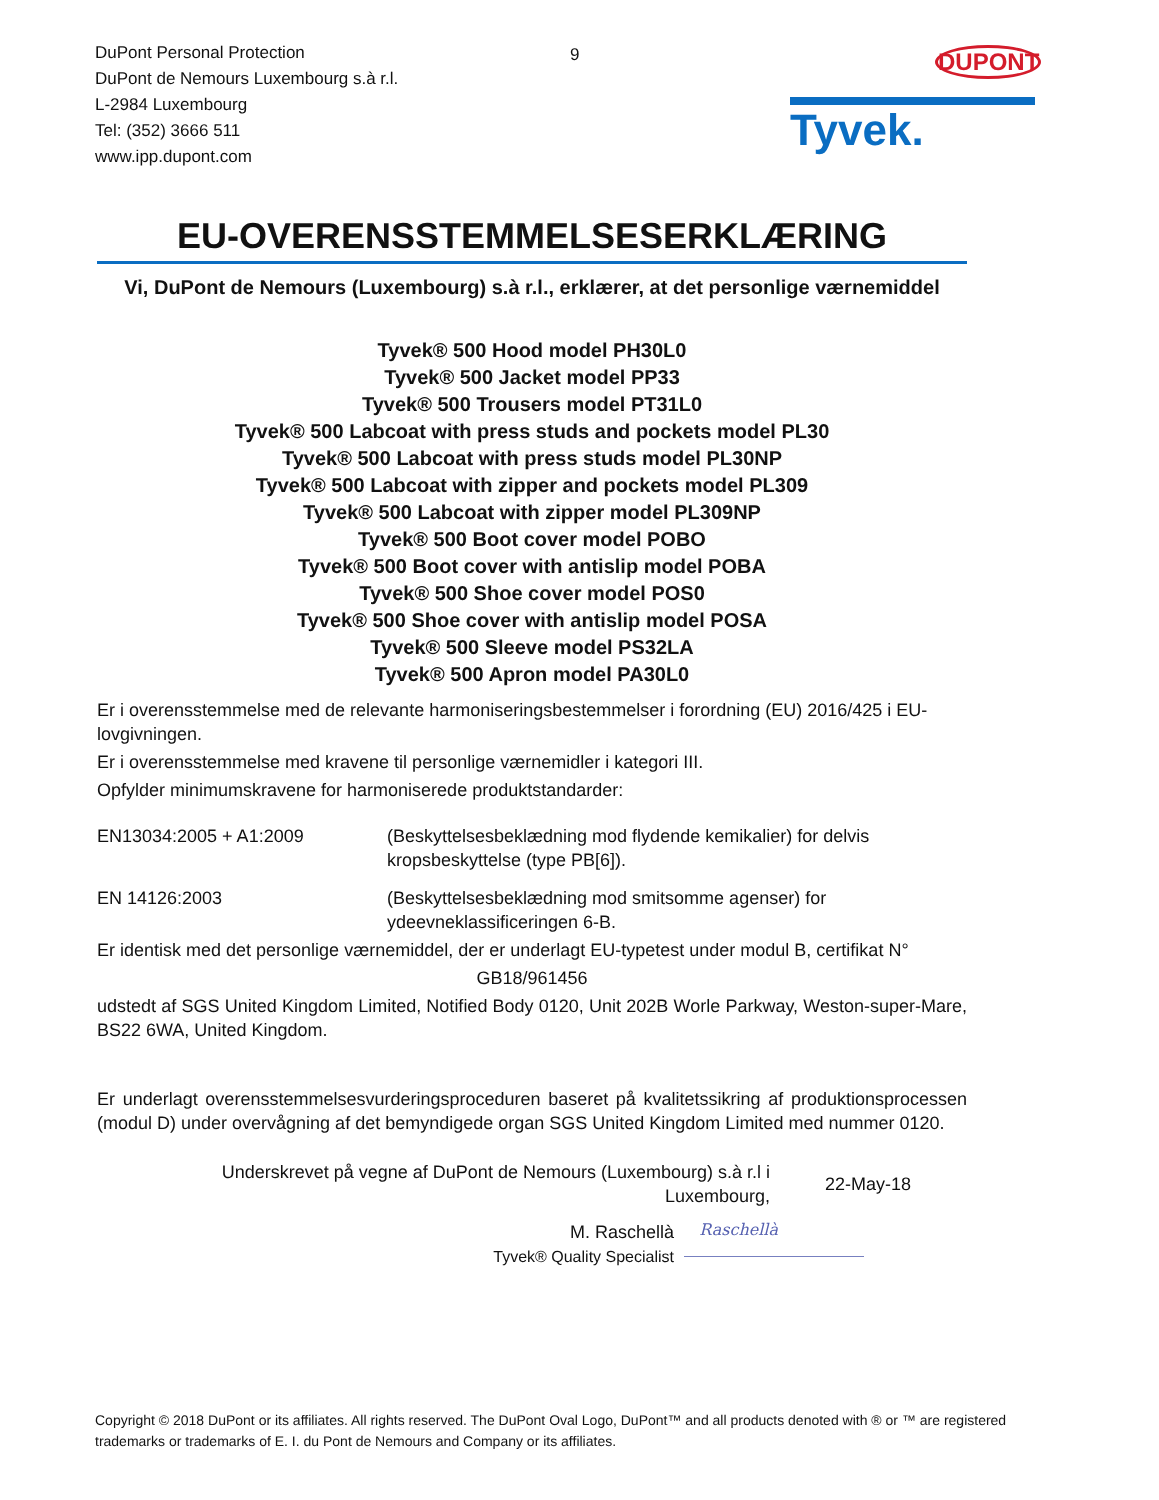DuPont Personal Protection
DuPont de Nemours Luxembourg s.à r.l.
L-2984 Luxembourg
Tel: (352) 3666 511
www.ipp.dupont.com
9
DUPONT
Tyvek.
EU-OVERENSSTEMMELSESERKLÆRING
Vi, DuPont de Nemours (Luxembourg) s.à r.l., erklærer, at det personlige værnemiddel
Tyvek® 500 Hood model PH30L0
Tyvek® 500 Jacket model PP33
Tyvek® 500 Trousers model PT31L0
Tyvek® 500 Labcoat with press studs and pockets model PL30
Tyvek® 500 Labcoat with press studs model PL30NP
Tyvek® 500 Labcoat with zipper and pockets model PL309
Tyvek® 500 Labcoat with zipper model PL309NP
Tyvek® 500 Boot cover model POBO
Tyvek® 500 Boot cover with antislip model POBA
Tyvek® 500 Shoe cover model POS0
Tyvek® 500 Shoe cover with antislip model POSA
Tyvek® 500 Sleeve model PS32LA
Tyvek® 500 Apron model PA30L0
Er i overensstemmelse med de relevante harmoniseringsbestemmelser i forordning (EU) 2016/425 i EU-lovgivningen.
Er i overensstemmelse med kravene til personlige værnemidler i kategori III.
Opfylder minimumskravene for harmoniserede produktstandarder:
EN13034:2005 + A1:2009 (Beskyttelsesbeklædning mod flydende kemikalier) for delvis kropsbeskyttelse (type PB[6]).
EN 14126:2003 (Beskyttelsesbeklædning mod smitsomme agenser) for ydeevneklassificeringen 6-B.
Er identisk med det personlige værnemiddel, der er underlagt EU-typetest under modul B, certifikat N°
GB18/961456
udstedt af SGS United Kingdom Limited, Notified Body 0120, Unit 202B Worle Parkway, Weston-super-Mare, BS22 6WA, United Kingdom.
Er underlagt overensstemmelsesvurderingsproceduren baseret på kvalitetssikring af produktionsprocessen (modul D) under overvågning af det bemyndigede organ SGS United Kingdom Limited med nummer 0120.
Underskrevet på vegne af DuPont de Nemours (Luxembourg) s.à r.l i Luxembourg,
22-May-18
M. Raschellà
Tyvek® Quality Specialist
Raschellà
Copyright © 2018 DuPont or its affiliates. All rights reserved. The DuPont Oval Logo, DuPont™ and all products denoted with ® or ™ are registered trademarks or trademarks of E. I. du Pont de Nemours and Company or its affiliates.